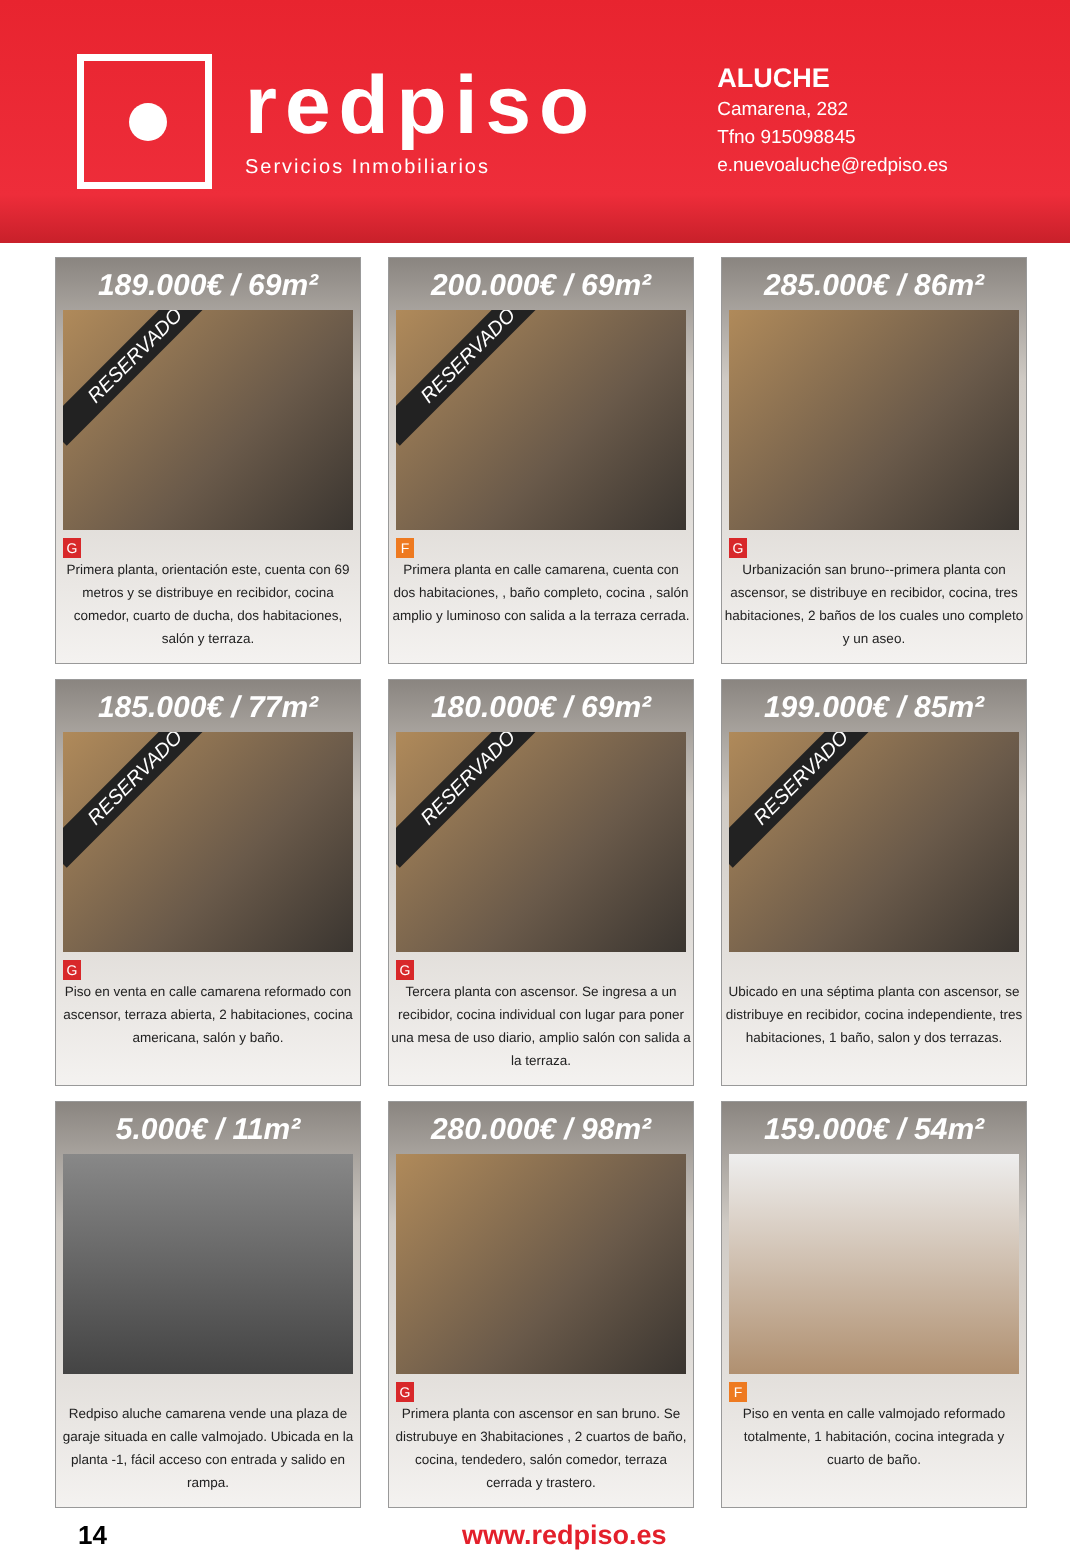redpiso
Servicios Inmobiliarios
ALUCHE
Camarena, 282
Tfno 915098845
e.nuevoaluche@redpiso.es
189.000€ / 69m²
RESERVADO
G
Primera planta, orientación este, cuenta con 69 metros y se distribuye en recibidor, cocina comedor, cuarto de ducha, dos habitaciones, salón y terraza.
200.000€ / 69m²
RESERVADO
F
Primera planta en calle camarena, cuenta con dos habitaciones, , baño completo, cocina , salón amplio y luminoso con salida a la terraza cerrada.
285.000€ / 86m²
G
Urbanización san bruno--primera planta con ascensor, se distribuye en recibidor, cocina, tres habitaciones, 2 baños de los cuales uno completo y un aseo.
185.000€ / 77m²
RESERVADO
G
Piso en venta en calle camarena reformado con ascensor, terraza abierta, 2 habitaciones, cocina americana, salón y baño.
180.000€ / 69m²
RESERVADO
G
Tercera planta con ascensor. Se ingresa a un recibidor, cocina individual con lugar para poner una mesa de uso diario, amplio salón con salida a la terraza.
199.000€ / 85m²
RESERVADO
Ubicado en una séptima planta con ascensor, se distribuye en recibidor, cocina independiente, tres habitaciones, 1 baño, salon y dos terrazas.
5.000€ / 11m²
Redpiso aluche camarena vende una plaza de garaje situada en calle valmojado. Ubicada en la planta -1, fácil acceso con entrada y salido en rampa.
280.000€ / 98m²
G
Primera planta con ascensor en san bruno. Se distrubuye en 3habitaciones , 2 cuartos de baño, cocina, tendedero, salón comedor, terraza cerrada y trastero.
159.000€ / 54m²
F
Piso en venta en calle valmojado reformado totalmente, 1 habitación, cocina integrada y cuarto de baño.
14 www.redpiso.es